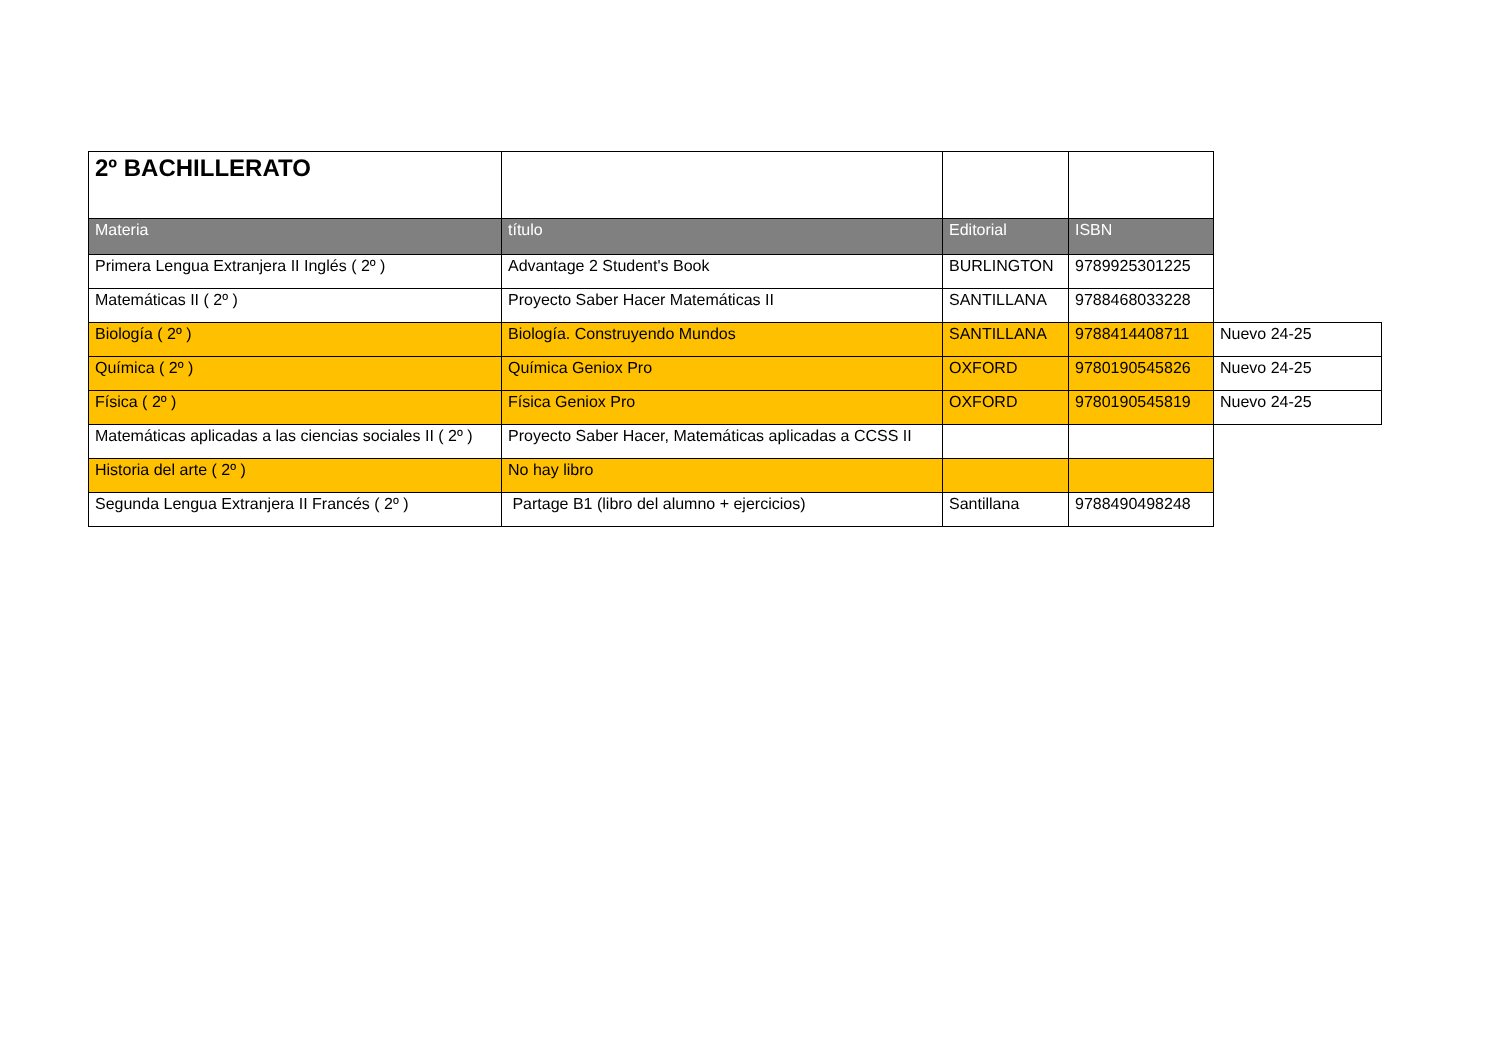| 2º BACHILLERATO | | | | |
| Materia | título | Editorial | ISBN | |
| Primera Lengua Extranjera II Inglés ( 2º ) | Advantage 2 Student's Book | BURLINGTON | 9789925301225 | |
| Matemáticas II ( 2º ) | Proyecto Saber Hacer Matemáticas II | SANTILLANA | 9788468033228 | |
| Biología ( 2º ) | Biología. Construyendo Mundos | SANTILLANA | 9788414408711 | Nuevo 24-25 |
| Química ( 2º ) | Química Geniox Pro | OXFORD | 9780190545826 | Nuevo 24-25 |
| Física ( 2º ) | Física Geniox Pro | OXFORD | 9780190545819 | Nuevo 24-25 |
| Matemáticas aplicadas a las ciencias sociales II ( 2º ) | Proyecto Saber Hacer, Matemáticas aplicadas a CCSS II | | | |
| Historia del arte ( 2º ) | No hay libro | | | |
| Segunda Lengua Extranjera II Francés ( 2º ) | Partage B1 (libro del alumno + ejercicios) | Santillana | 9788490498248 | |